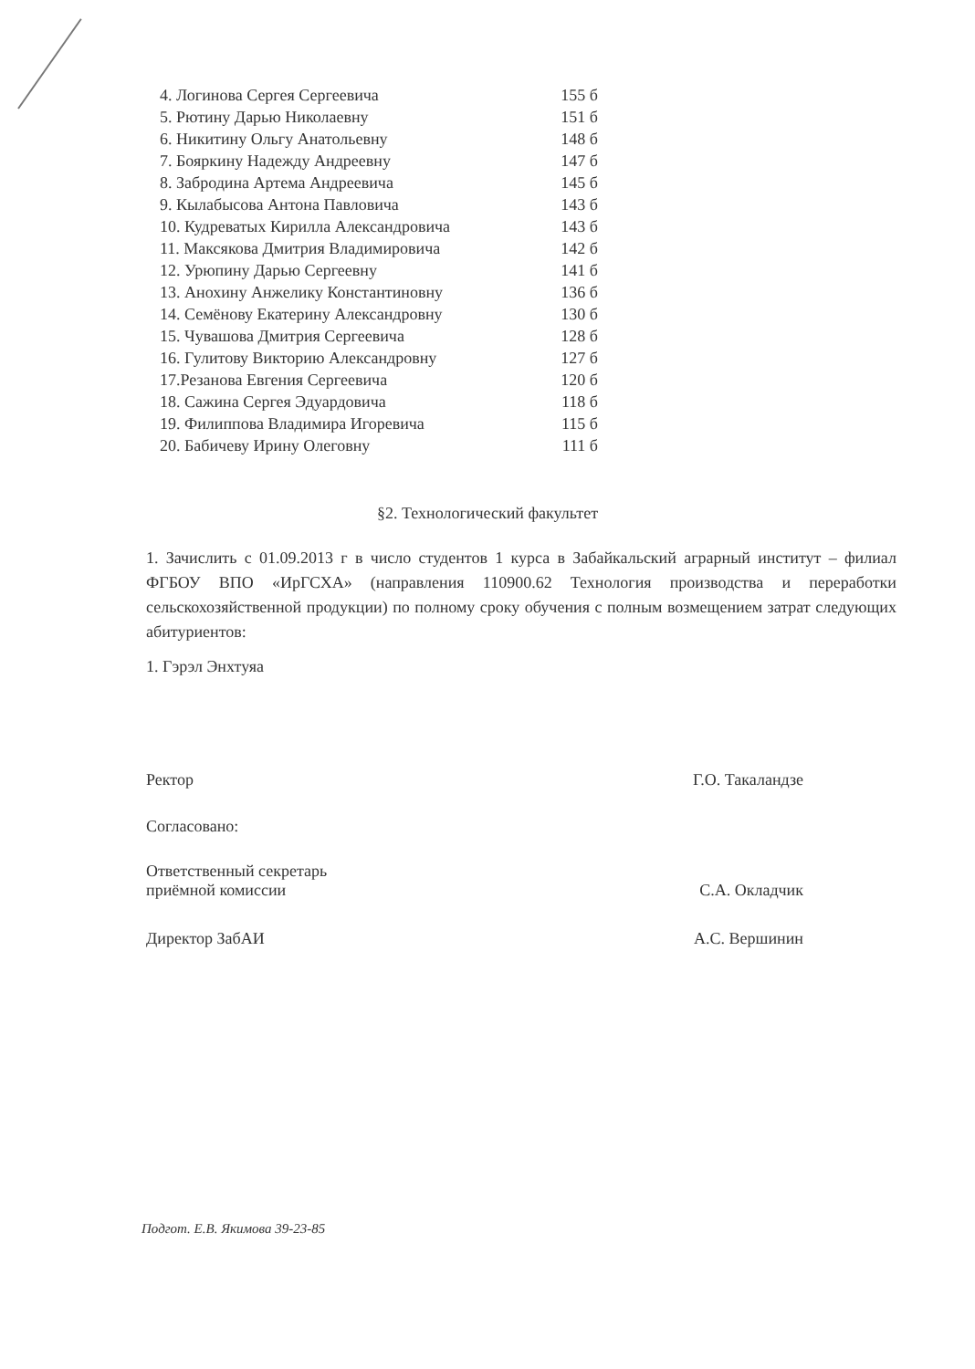4. Логинова Сергея Сергеевича 155 б
5. Рютину Дарью Николаевну 151 б
6. Никитину Ольгу Анатольевну 148 б
7. Бояркину Надежду Андреевну 147 б
8. Забродина Артема Андреевича 145 б
9. Кылабысова Антона Павловича 143 б
10. Кудреватых Кирилла Александровича 143 б
11. Максякова Дмитрия Владимировича 142 б
12. Урюпину Дарью Сергеевну 141 б
13. Анохину Анжелику Константиновну 136 б
14. Семёнову Екатерину Александровну 130 б
15. Чувашова Дмитрия Сергеевича 128 б
16. Гулитову Викторию Александровну 127 б
17.Резанова Евгения Сергеевича 120 б
18. Сажина Сергея Эдуардовича 118 б
19. Филиппова Владимира Игоревича 115 б
20. Бабичеву Ирину Олеговну 111 б
§2. Технологический факультет
1. Зачислить с 01.09.2013 г в число студентов 1 курса в Забайкальский аграрный институт – филиал ФГБОУ ВПО «ИрГСХА» (направления 110900.62 Технология производства и переработки сельскохозяйственной продукции) по полному сроку обучения с полным возмещением затрат следующих абитуриентов:
1. Гэрэл Энхтуяа
Ректор Г.О. Такаландзе
Согласовано:
Ответственный секретарь
приёмной комиссии С.А. Окладчик
Директор ЗабАИ А.С. Вершинин
Подгот. Е.В. Якимова 39-23-85